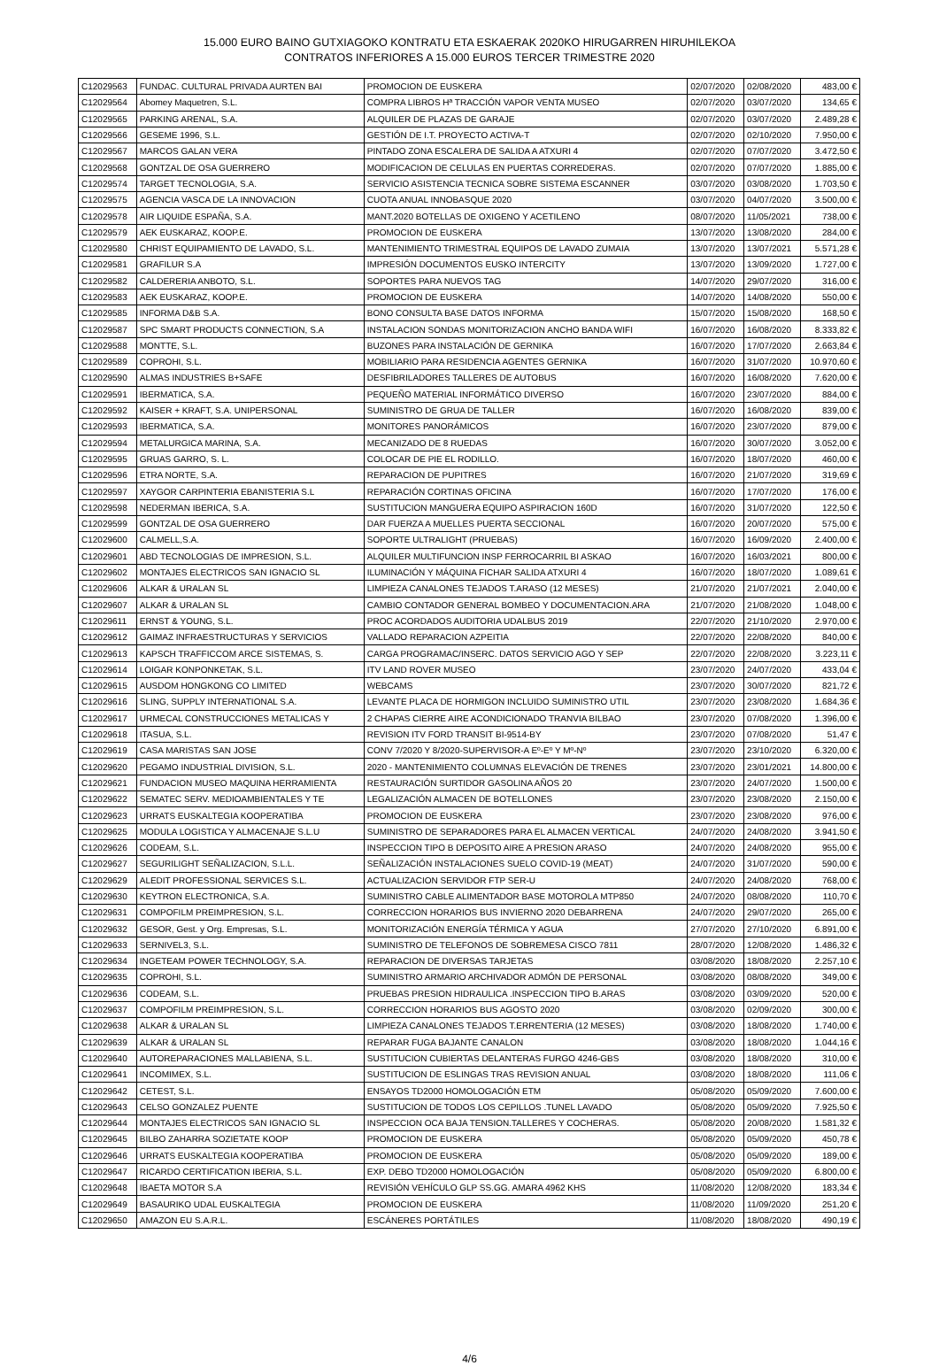15.000 EURO BAINO GUTXIAGOKO KONTRATU ETA ESKAERAK 2020KO HIRUGARREN HIRUHILEKOA
CONTRATOS INFERIORES A 15.000 EUROS TERCER TRIMESTRE 2020
| C12029563 | FUNDAC. CULTURAL PRIVADA AURTEN BAI | PROMOCION DE EUSKERA | 02/07/2020 | 02/08/2020 | 483,00 € |
| C12029564 | Abomey Maquetren, S.L. | COMPRA LIBROS Hª TRACCIÓN VAPOR VENTA MUSEO | 02/07/2020 | 03/07/2020 | 134,65 € |
| C12029565 | PARKING ARENAL, S.A. | ALQUILER DE PLAZAS DE GARAJE | 02/07/2020 | 03/07/2020 | 2.489,28 € |
| C12029566 | GESEME 1996, S.L. | GESTIÓN DE I.T. PROYECTO ACTIVA-T | 02/07/2020 | 02/10/2020 | 7.950,00 € |
| C12029567 | MARCOS GALAN VERA | PINTADO ZONA ESCALERA DE SALIDA A ATXURI 4 | 02/07/2020 | 07/07/2020 | 3.472,50 € |
| C12029568 | GONTZAL DE OSA GUERRERO | MODIFICACION DE CELULAS EN PUERTAS CORREDERAS. | 02/07/2020 | 07/07/2020 | 1.885,00 € |
| C12029574 | TARGET TECNOLOGIA, S.A. | SERVICIO ASISTENCIA TECNICA SOBRE SISTEMA ESCANNER | 03/07/2020 | 03/08/2020 | 1.703,50 € |
| C12029575 | AGENCIA VASCA DE LA INNOVACION | CUOTA ANUAL INNOBASQUE 2020 | 03/07/2020 | 04/07/2020 | 3.500,00 € |
| C12029578 | AIR LIQUIDE ESPAÑA, S.A. | MANT.2020 BOTELLAS DE OXIGENO Y ACETILENO | 08/07/2020 | 11/05/2021 | 738,00 € |
| C12029579 | AEK EUSKARAZ, KOOP.E. | PROMOCION DE EUSKERA | 13/07/2020 | 13/08/2020 | 284,00 € |
| C12029580 | CHRIST EQUIPAMIENTO DE LAVADO, S.L. | MANTENIMIENTO TRIMESTRAL EQUIPOS DE LAVADO ZUMAIA | 13/07/2020 | 13/07/2021 | 5.571,28 € |
| C12029581 | GRAFILUR S.A | IMPRESIÓN DOCUMENTOS EUSKO INTERCITY | 13/07/2020 | 13/09/2020 | 1.727,00 € |
| C12029582 | CALDERERIA ANBOTO, S.L. | SOPORTES PARA NUEVOS TAG | 14/07/2020 | 29/07/2020 | 316,00 € |
| C12029583 | AEK EUSKARAZ, KOOP.E. | PROMOCION DE EUSKERA | 14/07/2020 | 14/08/2020 | 550,00 € |
| C12029585 | INFORMA D&B S.A. | BONO CONSULTA BASE DATOS INFORMA | 15/07/2020 | 15/08/2020 | 168,50 € |
| C12029587 | SPC SMART PRODUCTS CONNECTION, S.A | INSTALACION SONDAS MONITORIZACION ANCHO BANDA WIFI | 16/07/2020 | 16/08/2020 | 8.333,82 € |
| C12029588 | MONTTE, S.L. | BUZONES PARA INSTALACIÓN DE GERNIKA | 16/07/2020 | 17/07/2020 | 2.663,84 € |
| C12029589 | COPROHI, S.L. | MOBILIARIO PARA RESIDENCIA AGENTES GERNIKA | 16/07/2020 | 31/07/2020 | 10.970,60 € |
| C12029590 | ALMAS INDUSTRIES B+SAFE | DESFIBRILADORES TALLERES DE AUTOBUS | 16/07/2020 | 16/08/2020 | 7.620,00 € |
| C12029591 | IBERMATICA, S.A. | PEQUEÑO MATERIAL INFORMÁTICO DIVERSO | 16/07/2020 | 23/07/2020 | 884,00 € |
| C12029592 | KAISER + KRAFT, S.A. UNIPERSONAL | SUMINISTRO DE GRUA DE TALLER | 16/07/2020 | 16/08/2020 | 839,00 € |
| C12029593 | IBERMATICA, S.A. | MONITORES PANORÁMICOS | 16/07/2020 | 23/07/2020 | 879,00 € |
| C12029594 | METALURGICA MARINA, S.A. | MECANIZADO DE 8 RUEDAS | 16/07/2020 | 30/07/2020 | 3.052,00 € |
| C12029595 | GRUAS GARRO, S. L. | COLOCAR DE PIE EL RODILLO. | 16/07/2020 | 18/07/2020 | 460,00 € |
| C12029596 | ETRA NORTE, S.A. | REPARACION DE PUPITRES | 16/07/2020 | 21/07/2020 | 319,69 € |
| C12029597 | XAYGOR CARPINTERIA EBANISTERIA S.L | REPARACIÓN CORTINAS OFICINA | 16/07/2020 | 17/07/2020 | 176,00 € |
| C12029598 | NEDERMAN IBERICA, S.A. | SUSTITUCION MANGUERA EQUIPO ASPIRACION 160D | 16/07/2020 | 31/07/2020 | 122,50 € |
| C12029599 | GONTZAL DE OSA GUERRERO | DAR FUERZA A MUELLES PUERTA SECCIONAL | 16/07/2020 | 20/07/2020 | 575,00 € |
| C12029600 | CALMELL,S.A. | SOPORTE ULTRALIGHT (PRUEBAS) | 16/07/2020 | 16/09/2020 | 2.400,00 € |
| C12029601 | ABD TECNOLOGIAS DE IMPRESION, S.L. | ALQUILER MULTIFUNCION INSP FERROCARRIL BI ASKAO | 16/07/2020 | 16/03/2021 | 800,00 € |
| C12029602 | MONTAJES ELECTRICOS SAN IGNACIO SL | ILUMINACIÓN Y MÁQUINA FICHAR SALIDA ATXURI 4 | 16/07/2020 | 18/07/2020 | 1.089,61 € |
| C12029606 | ALKAR & URALAN SL | LIMPIEZA CANALONES TEJADOS T.ARASO (12 MESES) | 21/07/2020 | 21/07/2021 | 2.040,00 € |
| C12029607 | ALKAR & URALAN SL | CAMBIO CONTADOR GENERAL BOMBEO Y DOCUMENTACION.ARA | 21/07/2020 | 21/08/2020 | 1.048,00 € |
| C12029611 | ERNST & YOUNG, S.L. | PROC ACORDADOS AUDITORIA UDALBUS 2019 | 22/07/2020 | 21/10/2020 | 2.970,00 € |
| C12029612 | GAIMAZ INFRAESTRUCTURAS Y SERVICIOS | VALLADO REPARACION AZPEITIA | 22/07/2020 | 22/08/2020 | 840,00 € |
| C12029613 | KAPSCH TRAFFICCOM ARCE SISTEMAS, S. | CARGA PROGRAMAC/INSERC. DATOS SERVICIO AGO Y SEP | 22/07/2020 | 22/08/2020 | 3.223,11 € |
| C12029614 | LOIGAR KONPONKETAK, S.L. | ITV LAND ROVER MUSEO | 23/07/2020 | 24/07/2020 | 433,04 € |
| C12029615 | AUSDOM HONGKONG CO LIMITED | WEBCAMS | 23/07/2020 | 30/07/2020 | 821,72 € |
| C12029616 | SLING, SUPPLY INTERNATIONAL S.A. | LEVANTE PLACA DE HORMIGON INCLUIDO SUMINISTRO UTIL | 23/07/2020 | 23/08/2020 | 1.684,36 € |
| C12029617 | URMECAL CONSTRUCCIONES METALICAS Y | 2 CHAPAS CIERRE AIRE ACONDICIONADO TRANVIA BILBAO | 23/07/2020 | 07/08/2020 | 1.396,00 € |
| C12029618 | ITASUA, S.L. | REVISION ITV FORD TRANSIT BI-9514-BY | 23/07/2020 | 07/08/2020 | 51,47 € |
| C12029619 | CASA MARISTAS SAN JOSE | CONV 7/2020 Y 8/2020-SUPERVISOR-A Eº-Eº Y Mº-Nº | 23/07/2020 | 23/10/2020 | 6.320,00 € |
| C12029620 | PEGAMO INDUSTRIAL DIVISION, S.L. | 2020 - MANTENIMIENTO COLUMNAS ELEVACIÓN DE TRENES | 23/07/2020 | 23/01/2021 | 14.800,00 € |
| C12029621 | FUNDACION MUSEO MAQUINA HERRAMIENTA | RESTAURACIÓN SURTIDOR GASOLINA AÑOS 20 | 23/07/2020 | 24/07/2020 | 1.500,00 € |
| C12029622 | SEMATEC SERV. MEDIOAMBIENTALES Y TE | LEGALIZACIÓN ALMACEN DE BOTELLONES | 23/07/2020 | 23/08/2020 | 2.150,00 € |
| C12029623 | URRATS EUSKALTEGIA KOOPERATIBA | PROMOCION DE EUSKERA | 23/07/2020 | 23/08/2020 | 976,00 € |
| C12029625 | MODULA LOGISTICA Y ALMACENAJE S.L.U | SUMINISTRO DE SEPARADORES PARA EL ALMACEN VERTICAL | 24/07/2020 | 24/08/2020 | 3.941,50 € |
| C12029626 | CODEAM, S.L. | INSPECCION TIPO B DEPOSITO AIRE A PRESION ARASO | 24/07/2020 | 24/08/2020 | 955,00 € |
| C12029627 | SEGURILIGHT SEÑALIZACION, S.L.L. | SEÑALIZACIÓN INSTALACIONES SUELO COVID-19 (MEAT) | 24/07/2020 | 31/07/2020 | 590,00 € |
| C12029629 | ALEDIT PROFESSIONAL SERVICES S.L. | ACTUALIZACION SERVIDOR FTP SER-U | 24/07/2020 | 24/08/2020 | 768,00 € |
| C12029630 | KEYTRON ELECTRONICA, S.A. | SUMINISTRO CABLE ALIMENTADOR BASE MOTOROLA MTP850 | 24/07/2020 | 08/08/2020 | 110,70 € |
| C12029631 | COMPOFILM PREIMPRESION, S.L. | CORRECCION HORARIOS BUS INVIERNO 2020 DEBARRENA | 24/07/2020 | 29/07/2020 | 265,00 € |
| C12029632 | GESOR, Gest. y Org. Empresas, S.L. | MONITORIZACIÓN ENERGÍA TÉRMICA Y AGUA | 27/07/2020 | 27/10/2020 | 6.891,00 € |
| C12029633 | SERNIVEL3, S.L. | SUMINISTRO DE TELEFONOS DE SOBREMESA CISCO 7811 | 28/07/2020 | 12/08/2020 | 1.486,32 € |
| C12029634 | INGETEAM POWER TECHNOLOGY, S.A. | REPARACION DE DIVERSAS TARJETAS | 03/08/2020 | 18/08/2020 | 2.257,10 € |
| C12029635 | COPROHI, S.L. | SUMINISTRO ARMARIO ARCHIVADOR ADMÓN DE PERSONAL | 03/08/2020 | 08/08/2020 | 349,00 € |
| C12029636 | CODEAM, S.L. | PRUEBAS PRESION HIDRAULICA .INSPECCION TIPO B.ARAS | 03/08/2020 | 03/09/2020 | 520,00 € |
| C12029637 | COMPOFILM PREIMPRESION, S.L. | CORRECCION HORARIOS BUS AGOSTO 2020 | 03/08/2020 | 02/09/2020 | 300,00 € |
| C12029638 | ALKAR & URALAN SL | LIMPIEZA CANALONES TEJADOS T.ERRENTERIA (12 MESES) | 03/08/2020 | 18/08/2020 | 1.740,00 € |
| C12029639 | ALKAR & URALAN SL | REPARAR FUGA BAJANTE CANALON | 03/08/2020 | 18/08/2020 | 1.044,16 € |
| C12029640 | AUTOREPARACIONES MALLABIENA, S.L. | SUSTITUCION CUBIERTAS DELANTERAS FURGO 4246-GBS | 03/08/2020 | 18/08/2020 | 310,00 € |
| C12029641 | INCOMIMEX, S.L. | SUSTITUCION DE ESLINGAS TRAS REVISION ANUAL | 03/08/2020 | 18/08/2020 | 111,06 € |
| C12029642 | CETEST, S.L. | ENSAYOS TD2000 HOMOLOGACIÓN ETM | 05/08/2020 | 05/09/2020 | 7.600,00 € |
| C12029643 | CELSO GONZALEZ PUENTE | SUSTITUCION DE TODOS LOS CEPILLOS .TUNEL LAVADO | 05/08/2020 | 05/09/2020 | 7.925,50 € |
| C12029644 | MONTAJES ELECTRICOS SAN IGNACIO SL | INSPECCION OCA BAJA TENSION.TALLERES Y COCHERAS. | 05/08/2020 | 20/08/2020 | 1.581,32 € |
| C12029645 | BILBO ZAHARRA SOZIETATE KOOP | PROMOCION DE EUSKERA | 05/08/2020 | 05/09/2020 | 450,78 € |
| C12029646 | URRATS EUSKALTEGIA KOOPERATIBA | PROMOCION DE EUSKERA | 05/08/2020 | 05/09/2020 | 189,00 € |
| C12029647 | RICARDO CERTIFICATION IBERIA, S.L. | EXP. DEBO TD2000 HOMOLOGACIÓN | 05/08/2020 | 05/09/2020 | 6.800,00 € |
| C12029648 | IBAETA MOTOR S.A | REVISIÓN VEHÍCULO GLP SS.GG. AMARA 4962 KHS | 11/08/2020 | 12/08/2020 | 183,34 € |
| C12029649 | BASAURIKO UDAL EUSKALTEGIA | PROMOCION DE EUSKERA | 11/08/2020 | 11/09/2020 | 251,20 € |
| C12029650 | AMAZON EU S.A.R.L. | ESCÁNERES PORTÁTILES | 11/08/2020 | 18/08/2020 | 490,19 € |
4/6